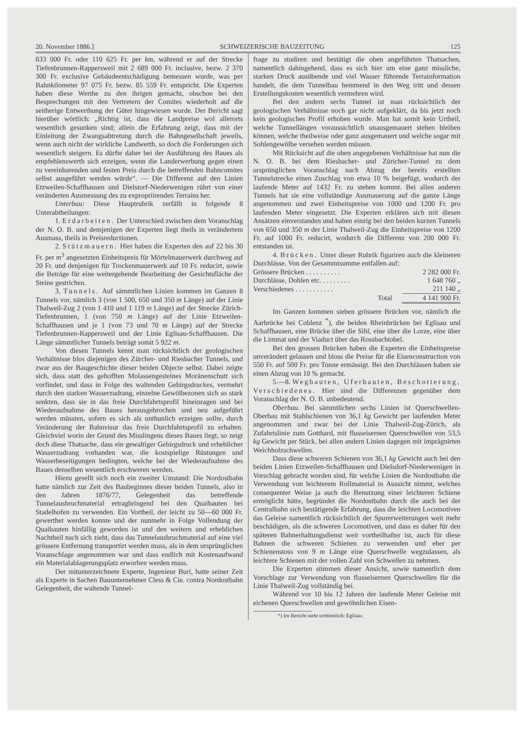20. November 1886.] SCHWEIZERISCHE BAUZEITUNG 125
833 000 Fr. oder 110 625 Fr. per km, während er auf der Strecke Tiefenbrunnen-Rappersweil mit 2 689 000 Fr. inclusive, bezw. 2 370 300 Fr. exclusive Gebäudeentschädigung bemessen wurde, was per Bahnkilometer 97 075 Fr. bezw. 85 559 Fr. entspricht. Die Experten haben diese Werthe zu den ihrigen gemacht, obschon bei den Besprechungen mit den Vertretern der Comites wiederholt auf die seitherige Entwerthung der Güter hingewiesen wurde. Der Bericht sagt hierüber wörtlich: „Richtig ist, dass die Landpreise wol allerorts wesentlich gesunken sind; allein die Erfahrung zeigt, dass mit der Einleitung der Zwangsabtretung durch die Bahngesellschaft jeweils, wenn auch nicht der wirkliche Landwerth, so doch die Forderungen sich wesentlich steigern. Es dürfte daher bei der Ausführung des Baues als empfehlenswerth sich erzeigen, wenn die Landerwerbung gegen einen zu vereinbarenden und festen Preis durch die betreffenden Bahncomites selbst ausgeführt werden würde“. — Die Differenz auf den Linien Etzweilen-Schaffhausen und Dielstorf-Niederwenigen rührt von einer veränderten Ausmessung des zu expropriirenden Terrains her.
Unterbau: Diese Hauptrubrik zerfällt in folgende 8 Unterabtheilungen:
1. Erdarbeiten. Der Unterschied zwischen dem Voranschlag der N. O. B. und demjenigen der Experten liegt theils in verändertem Ausmass, theils in Preisreductionen.
2. Stützmauern. Hier haben die Experten den auf 22 bis 30 Fr. per m<sup>3</sup> angesetzten Einheitspreis für Mörtelmauerwerk durchweg auf 20 Fr. und denjenigen für Trockenmauerwerk auf 10 Fr. reducirt, sowie die Beträge für eine weitergehende Bearbeitung der Gesichtsfläche der Steine gestrichen.
3. Tunnels. Auf sämmtlichen Linien kommen im Ganzen 8 Tunnels vor, nämlich 3 (von 1 500, 650 und 350 m Länge) auf der Linie Thalweil-Zug 2 (von 1 410 und 1 119 m Länge) auf der Strecke Zürich-Tiefenbrunnen, 1 (von 750 m Länge) auf der Linie Etzweilen-Schaffhausen und je 1 (von 73 und 70 m Länge) auf der Strecke Tiefenbrunnen-Rappersweil und der Linie Eglisau-Schaffhausen. Die Länge sämmtlicher Tunnels beträgt somit 5 922 m.
Von diesen Tunnels kennt man rücksichtlich der geologischen Verhältnisse blos diejenigen des Zürcher- und Riesbacher Tunnels, und zwar aus der Baugeschichte dieser beiden Objecte selbst. Dabei zeigte sich, dass statt des gehofften Molassengesteines Moränenschutt sich vorfindet, und dass in Folge des waltenden Gebirgsdruckes, vermehrt durch den starken Wasserzudrang, einzelne Gewölbezonen sich so stark senkten, dass sie in das freie Durchfahrtsprofil hineinragen und bei Wiederaufnahme des Baues herausgebrochen und neu aufgeführt werden müssten, sofern es sich als unthunlich erzeigen sollte, durch Veränderung der Bahnvisur das freie Durchfahrtsprofil zu erhalten. Gleichviel worin der Grund des Misslingens dieses Baues liegt, so zeigt doch diese Thatsache, dass ein gewaltiger Gebirgsdruck und erheblicher Wasserzudrang vorhanden war, die kostspielige Rüstungen und Wasserbeseitigungen bedingten, welche bei der Wiederaufnahme des Baues denselben wesentlich erschweren werden.
Hiezu gesellt sich noch ein zweiter Umstand: Die Nordostbahn hatte nämlich zur Zeit des Baubeginnes dieser beiden Tunnels, also in den Jahren 1876/77, Gelegenheit das betreffende Tunnelausbruchmaterial ertragbringend bei den Quaibauten bei Stadelhofen zu verwenden. Ein Vortheil, der leicht zu 50—60 000 Fr. gewerthet werden konnte und der nunmehr in Folge Vollendung der Quaibauten hinfällig geworden ist und den weitern und erheblichen Nachtheil nach sich zieht, dass das Tunnelausbruchmaterial auf eine viel grössere Entfernung transportirt werden muss, als in dem ursprünglichen Voranschlage angenommen war und dass endlich mit Kostenaufwand ein Materialablagerungsplatz erworben werden muss.
Der mitunterzeichnete Experte, Ingenieur Buri, hatte seiner Zeit als Experte in Sachen Bauunternehmer Cless & Cie. contra Nordostbahn Gelegenheit, die waltende Tunnel-
frage zu studiren und bestätigt die oben angeführten Thatsachen, namentlich dahingehend, dass es sich hier um eine ganz missliche, starken Druck ausübende und viel Wasser führende Terrainformation handelt, die dem Tunnelbau hemmend in den Weg tritt und dessen Erstellungskosten wesentlich vermehren wird.
Bei den andern sechs Tunnel ist man rücksichtlich der geologischen Verhältnisse noch gar nicht aufgeklärt, da bis jetzt noch kein geologisches Profil erhoben wurde. Man hat somit kein Urtheil, welche Tunnellängen voraussichtlich unausgemauert stehen bleiben können, welche theilweise oder ganz ausgemauert und welche sogar mit Sohlengewölbe versehen werden müssen.
Mit Rücksicht auf die oben angegebenen Verhältnisse hat nun die N. O. B. bei dem Riesbacher- und Züricher-Tunnel zu dem ursprünglichen Voranschlag nach Abzug der bereits erstellten Tunnelstrecke einen Zuschlag von etwa 10 % beigefügt, wodurch der laufende Meter auf 1432 Fr. zu stehen kommt. Bei allen anderen Tunnels hat sie eine vollständige Ausmauerung auf die ganze Länge angenommen und zwei Einheitspreise von 1000 und 1200 Fr. pro laufenden Meter eingesetzt. Die Experten erklären sich mit diesen Ansätzen einverstanden und haben einzig bei den beiden kurzen Tunnels von 650 und 350 m der Linie Thalweil-Zug die Einheitspreise von 1200 Fr. auf 1000 Fr. reducirt, wodurch die Differenz von 200 000 Fr. entstanden ist.
4. Brücken. Unter dieser Rubrik figuriren auch die kleineren Durchlässe. Von der Gesammtsumme entfallen auf:
| Grössere Brücken . . . . . . . . . . | 2 282 000 Fr. |
| Durchlässe, Dohlen etc. . . . . . . . . | 1 648 760 „ |
| Verschiedenes . . . . . . . . . . . | 211 140 „ |
| Total | 4 141 900 Fr. |
Im Ganzen kommen sieben grössere Brücken vor, nämlich die Aarbrücke bei Coblenz <sup>*</sup>), die beiden Rheinbrücken bei Eglisau und Schaffhausen, eine Brücke über die Sihl, eine über die Lorze, eine über die Limmat und der Viaduct über das Rossbachtobel.
Bei den grossen Brücken haben die Experten die Einheitspreise unverändert gelassen und bloss die Preise für die Eisenconstruction von 550 Fr. auf 500 Fr. pro Tonne ermässigt. Bei den Durchlässen haben sie einen Abzug von 10 % gemacht.
5.—8. Wegbauten, Uferbauten, Beschotterung, Verschiedenes. Hier sind die Differenzen gegenüber dem Voranschlag der N. O. B. unbedeutend.
Oberbau. Bei sämmtlichen sechs Linien ist Querschwellen-Oberbau mit Stahlschienen von 36,1 kg Gewicht per laufenden Meter angenommen und zwar bei der Linie Thalweil-Zug-Zürich, als Zufahrtslinie zum Gotthard, mit flusseisernen Querschwellen von 53,5 kg Gewicht per Stück, bei allen andern Linien dagegen mit imprägnirten Weichholzschwellen.
Dass diese schweren Schienen von 36,1 kg Gewicht auch bei den beiden Linien Etzweilen-Schaffhausen und Dielsdorf-Niederwenigen in Vorschlag gebracht worden sind, für welche Linien die Nordostbahn die Verwendung von leichterem Rollmaterial in Aussicht nimmt, welches consequenter Weise ja auch die Benutzung einer leichteren Schiene ermöglicht hätte, begründet die Nordostbahn durch die auch bei der Centralbahn sich bestätigende Erfahrung, dass die leichten Locomotiven das Geleise namentlich rücksichtlich der Spurerweiterungen weit mehr beschädigen, als die schweren Locomotiven, und dass es daher für den späteren Bahnerhaltungsdienst weit vortheilhafter ist, auch für diese Bahnen die schweren Schienen zu verwenden und eher per Schienenstoss von 9 m Länge eine Querschwelle wegzulassen, als leichtere Schienen mit der vollen Zahl von Schwellen zu nehmen.
Die Experten stimmen dieser Ansicht, sowie namentlich dem Vorschlage zur Verwendung von flusseisernen Querschwellen für die Linie Thalweil-Zug vollständig bei.
Während vor 10 bis 12 Jahren der laufende Meter Geleise mit eichenen Querschwellen und gewöhnlichen Eisen-
*) Im Bericht steht irrthümlich: Eglisau.